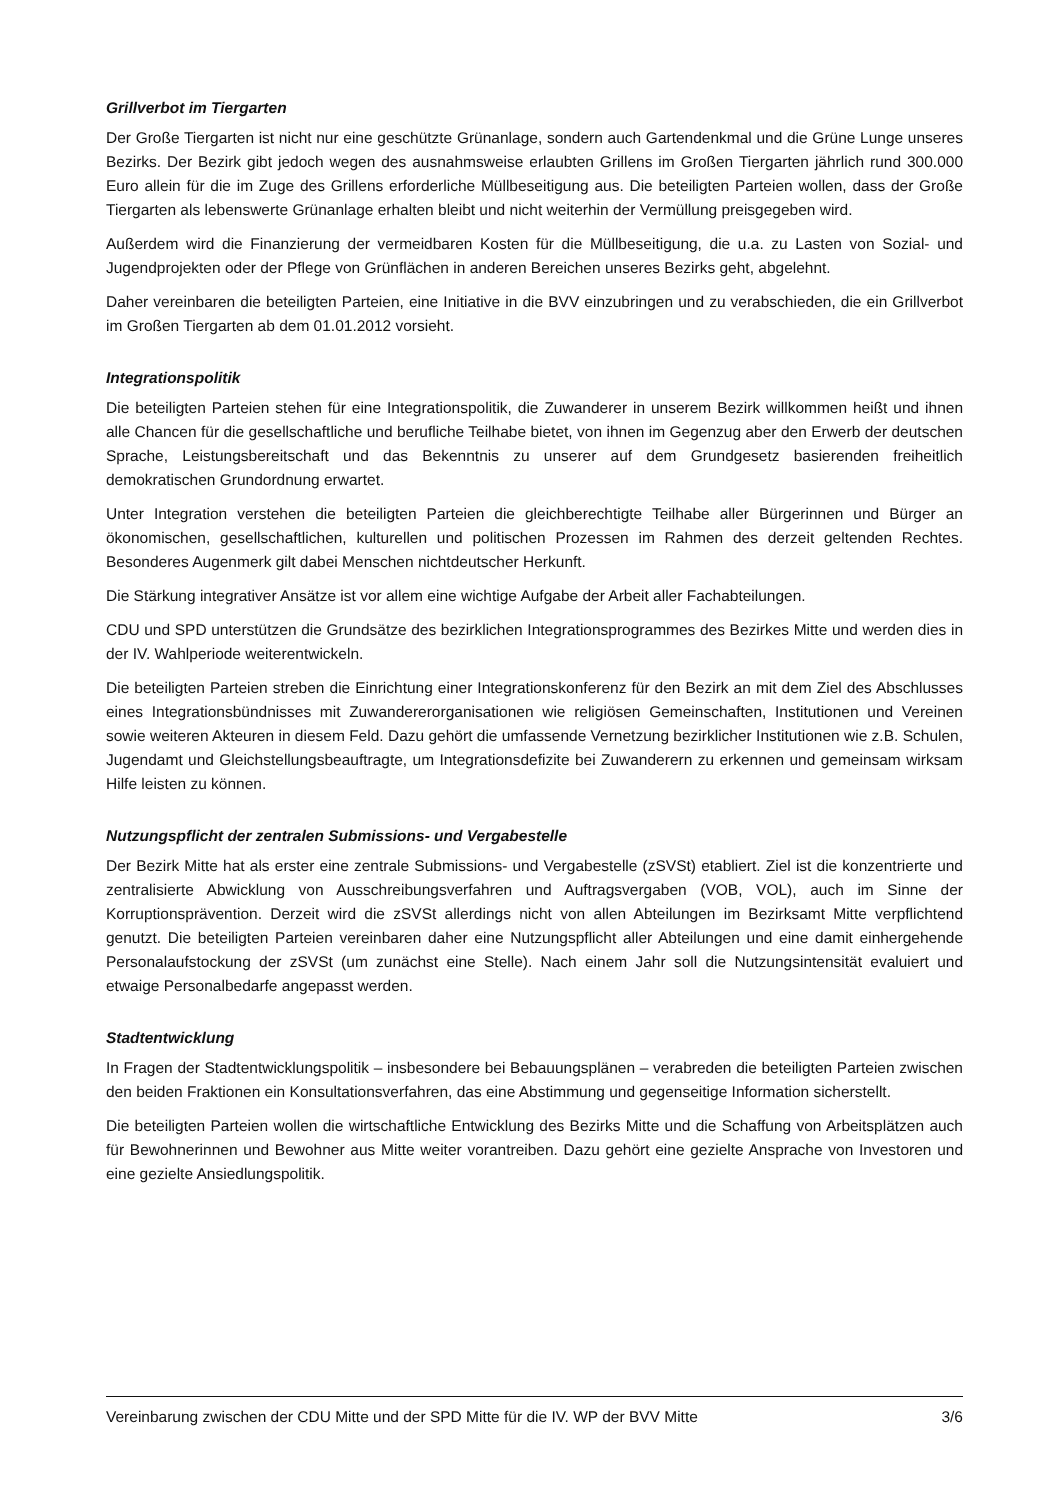Grillverbot im Tiergarten
Der Große Tiergarten ist nicht nur eine geschützte Grünanlage, sondern auch Gartendenkmal und die Grüne Lunge unseres Bezirks. Der Bezirk gibt jedoch wegen des ausnahmsweise erlaubten Grillens im Großen Tiergarten jährlich rund 300.000 Euro allein für die im Zuge des Grillens erforderliche Müllbeseitigung aus. Die beteiligten Parteien wollen, dass der Große Tiergarten als lebenswerte Grünanlage erhalten bleibt und nicht weiterhin der Vermüllung preisgegeben wird.
Außerdem wird die Finanzierung der vermeidbaren Kosten für die Müllbeseitigung, die u.a. zu Lasten von Sozial- und Jugendprojekten oder der Pflege von Grünflächen in anderen Bereichen unseres Bezirks geht, abgelehnt.
Daher vereinbaren die beteiligten Parteien, eine Initiative in die BVV einzubringen und zu verabschieden, die ein Grillverbot im Großen Tiergarten ab dem 01.01.2012 vorsieht.
Integrationspolitik
Die beteiligten Parteien stehen für eine Integrationspolitik, die Zuwanderer in unserem Bezirk willkommen heißt und ihnen alle Chancen für die gesellschaftliche und berufliche Teilhabe bietet, von ihnen im Gegenzug aber den Erwerb der deutschen Sprache, Leistungsbereitschaft und das Bekenntnis zu unserer auf dem Grundgesetz basierenden freiheitlich demokratischen Grundordnung erwartet.
Unter Integration verstehen die beteiligten Parteien die gleichberechtigte Teilhabe aller Bürgerinnen und Bürger an ökonomischen, gesellschaftlichen, kulturellen und politischen Prozessen im Rahmen des derzeit geltenden Rechtes. Besonderes Augenmerk gilt dabei Menschen nichtdeutscher Herkunft.
Die Stärkung integrativer Ansätze ist vor allem eine wichtige Aufgabe der Arbeit aller Fachabteilungen.
CDU und SPD unterstützen die Grundsätze des bezirklichen Integrationsprogrammes des Bezirkes Mitte und werden dies in der IV. Wahlperiode weiterentwickeln.
Die beteiligten Parteien streben die Einrichtung einer Integrationskonferenz für den Bezirk an mit dem Ziel des Abschlusses eines Integrationsbündnisses mit Zuwandererorganisationen wie religiösen Gemeinschaften, Institutionen und Vereinen sowie weiteren Akteuren in diesem Feld. Dazu gehört die umfassende Vernetzung bezirklicher Institutionen wie z.B. Schulen, Jugendamt und Gleichstellungsbeauftragte, um Integrationsdefizite bei Zuwanderern zu erkennen und gemeinsam wirksam Hilfe leisten zu können.
Nutzungspflicht der zentralen Submissions- und Vergabestelle
Der Bezirk Mitte hat als erster eine zentrale Submissions- und Vergabestelle (zSVSt) etabliert. Ziel ist die konzentrierte und zentralisierte Abwicklung von Ausschreibungsverfahren und Auftragsvergaben (VOB, VOL), auch im Sinne der Korruptionsprävention. Derzeit wird die zSVSt allerdings nicht von allen Abteilungen im Bezirksamt Mitte verpflichtend genutzt. Die beteiligten Parteien vereinbaren daher eine Nutzungspflicht aller Abteilungen und eine damit einhergehende Personalaufstockung der zSVSt (um zunächst eine Stelle). Nach einem Jahr soll die Nutzungsintensität evaluiert und etwaige Personalbedarfe angepasst werden.
Stadtentwicklung
In Fragen der Stadtentwicklungspolitik – insbesondere bei Bebauungsplänen – verabreden die beteiligten Parteien zwischen den beiden Fraktionen ein Konsultationsverfahren, das eine Abstimmung und gegenseitige Information sicherstellt.
Die beteiligten Parteien wollen die wirtschaftliche Entwicklung des Bezirks Mitte und die Schaffung von Arbeitsplätzen auch für Bewohnerinnen und Bewohner aus Mitte weiter vorantreiben. Dazu gehört eine gezielte Ansprache von Investoren und eine gezielte Ansiedlungspolitik.
Vereinbarung zwischen der CDU Mitte und der SPD Mitte für die IV. WP der BVV Mitte 3/6